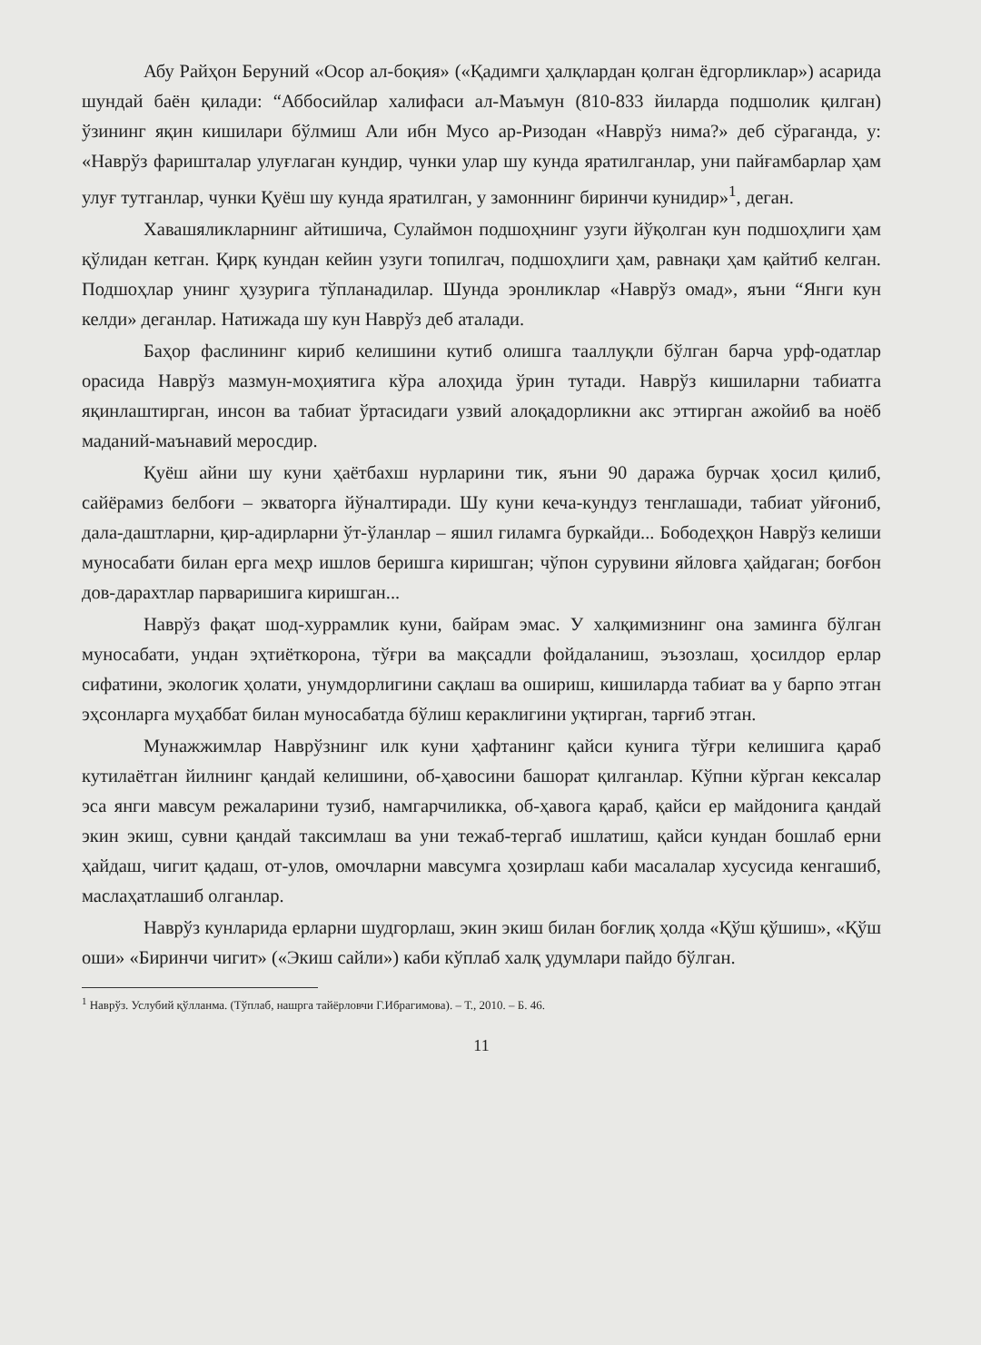Абу Райҳон Беруний «Осор ал-боқия» («Қадимги ҳалқлардан қолган ёдгорликлар») асарида шундай баён қилади: “Аббосийлар халифаси ал-Маъмун (810-833 йиларда подшолик қилган) ўзининг яқин кишилари бўлмиш Али ибн Мусо ар-Ризодан «Наврўз нима?» деб сўраганда, у: «Наврўз фаришталар улуғлаган кундир, чунки улар шу кунда яратилганлар, уни пайғамбарлар ҳам улуғ тутганлар, чунки Қуёш шу кунда яратилган, у замоннинг биринчи кунидир»<sup>1</sup>, деган.
Хавашяликларнинг айтишича, Сулаймон подшоҳнинг узуги йўқолган кун подшоҳлиги ҳам қўлидан кетган. Қирқ кундан кейин узуги топилгач, подшоҳлиги ҳам, равнақи ҳам қайтиб келган. Подшоҳлар унинг ҳузурига тўпланадилар. Шунда эронликлар «Наврўз омад», яъни “Янги кун келди» деганлар. Натижада шу кун Наврўз деб аталади.
Баҳор фаслининг кириб келишини кутиб олишга тааллуқли бўлган барча урф-одатлар орасида Наврўз мазмун-моҳиятига кўра алоҳида ўрин тутади. Наврўз кишиларни табиатга яқинлаштирган, инсон ва табиат ўртасидаги узвий алоқадорликни акс эттирган ажойиб ва ноёб маданий-маънавий меросдир.
Қуёш айни шу куни ҳаётбахш нурларини тик, яъни 90 даража бурчак ҳосил қилиб, сайёрамиз белбоғи – экваторга йўналтиради. Шу куни кеча-кундуз тенглашади, табиат уйғониб, дала-даштларни, қир-адирларни ўт-ўланлар – яшил гиламга буркайди... Бободеҳқон Наврўз келиши муносабати билан ерга меҳр ишлов беришга киришган; чўпон сурувини яйловга ҳайдаган; боғбон дов-дарахтлар парваришига киришган...
Наврўз фақат шод-хуррамлик куни, байрам эмас. У халқимизнинг она заминга бўлган муносабати, ундан эҳтиёткорона, тўғри ва мақсадли фойдаланиш, эъзозлаш, ҳосилдор ерлар сифатини, экологик ҳолати, унумдорлигини сақлаш ва ошириш, кишиларда табиат ва у барпо этган эҳсонларга муҳаббат билан муносабатда бўлиш кераклигини уқтирган, тарғиб этган.
Мунажжимлар Наврўзнинг илк куни ҳафтанинг қайси кунига тўғри келишига қараб кутилаётган йилнинг қандай келишини, об-ҳавосини башорат қилганлар. Кўпни кўрган кексалар эса янги мавсум режаларини тузиб, намгарчиликка, об-ҳавога қараб, қайси ер майдонига қандай экин экиш, сувни қандай таксимлаш ва уни тежаб-тергаб ишлатиш, қайси кундан бошлаб ерни ҳайдаш, чигит қадаш, от-улов, омочларни мавсумга ҳозирлаш каби масалалар хусусида кенгашиб, маслаҳатлашиб олганлар.
Наврўз кунларида ерларни шудгорлаш, экин экиш билан боғлиқ ҳолда «Қўш қўшиш», «Қўш оши» «Биринчи чигит» («Экиш сайли») каби кўплаб халқ удумлари пайдо бўлган.
<sup>1</sup> Наврўз. Услубий қўлланма. (Тўплаб, нашрга тайёрловчи Г.Ибрагимова). – Т., 2010. – Б. 46.
11